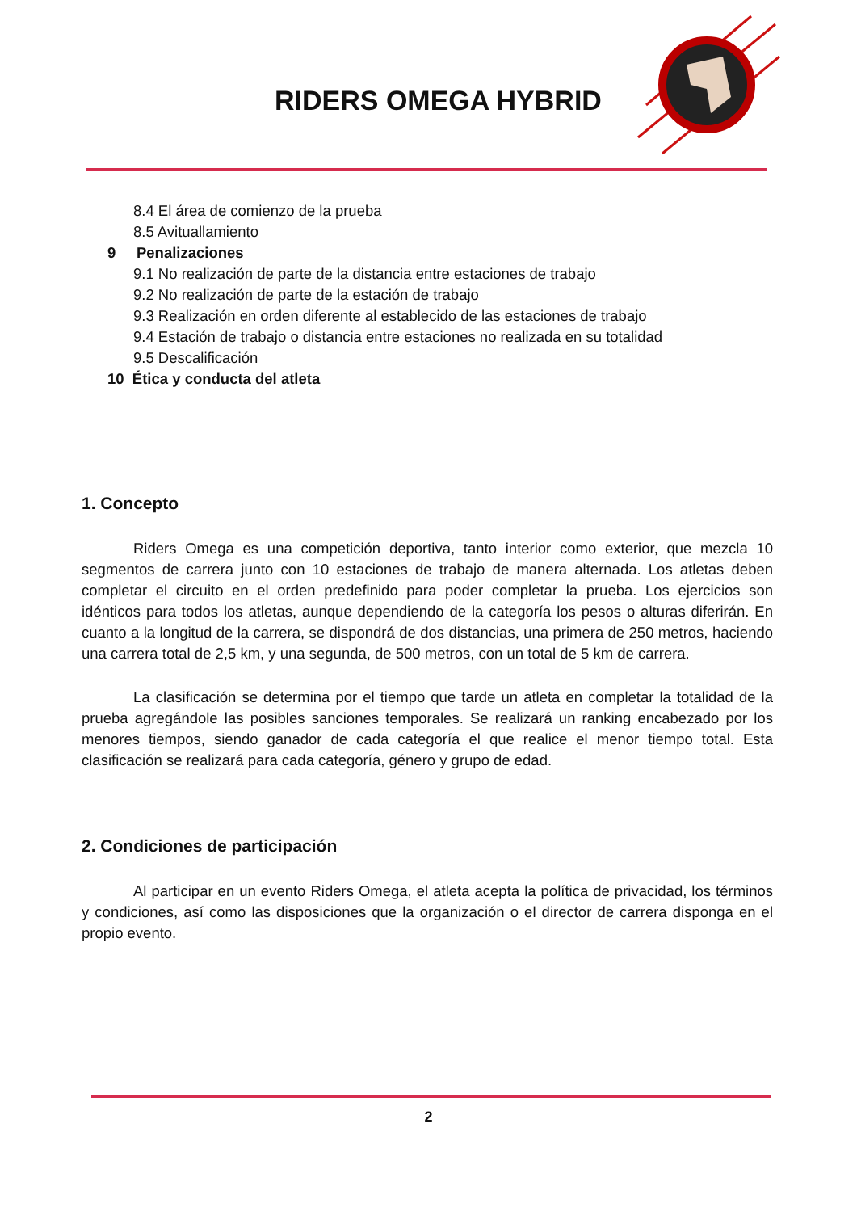RIDERS OMEGA HYBRID
8.4 El área de comienzo de la prueba
8.5 Avituallamiento
9 Penalizaciones
9.1 No realización de parte de la distancia entre estaciones de trabajo
9.2 No realización de parte de la estación de trabajo
9.3 Realización en orden diferente al establecido de las estaciones de trabajo
9.4 Estación de trabajo o distancia entre estaciones no realizada en su totalidad
9.5 Descalificación
10 Ética y conducta del atleta
1. Concepto
Riders Omega es una competición deportiva, tanto interior como exterior, que mezcla 10 segmentos de carrera junto con 10 estaciones de trabajo de manera alternada. Los atletas deben completar el circuito en el orden predefinido para poder completar la prueba. Los ejercicios son idénticos para todos los atletas, aunque dependiendo de la categoría los pesos o alturas diferirán. En cuanto a la longitud de la carrera, se dispondrá de dos distancias, una primera de 250 metros, haciendo una carrera total de 2,5 km, y una segunda, de 500 metros, con un total de 5 km de carrera.
La clasificación se determina por el tiempo que tarde un atleta en completar la totalidad de la prueba agregándole las posibles sanciones temporales. Se realizará un ranking encabezado por los menores tiempos, siendo ganador de cada categoría el que realice el menor tiempo total. Esta clasificación se realizará para cada categoría, género y grupo de edad.
2. Condiciones de participación
Al participar en un evento Riders Omega, el atleta acepta la política de privacidad, los términos y condiciones, así como las disposiciones que la organización o el director de carrera disponga en el propio evento.
2